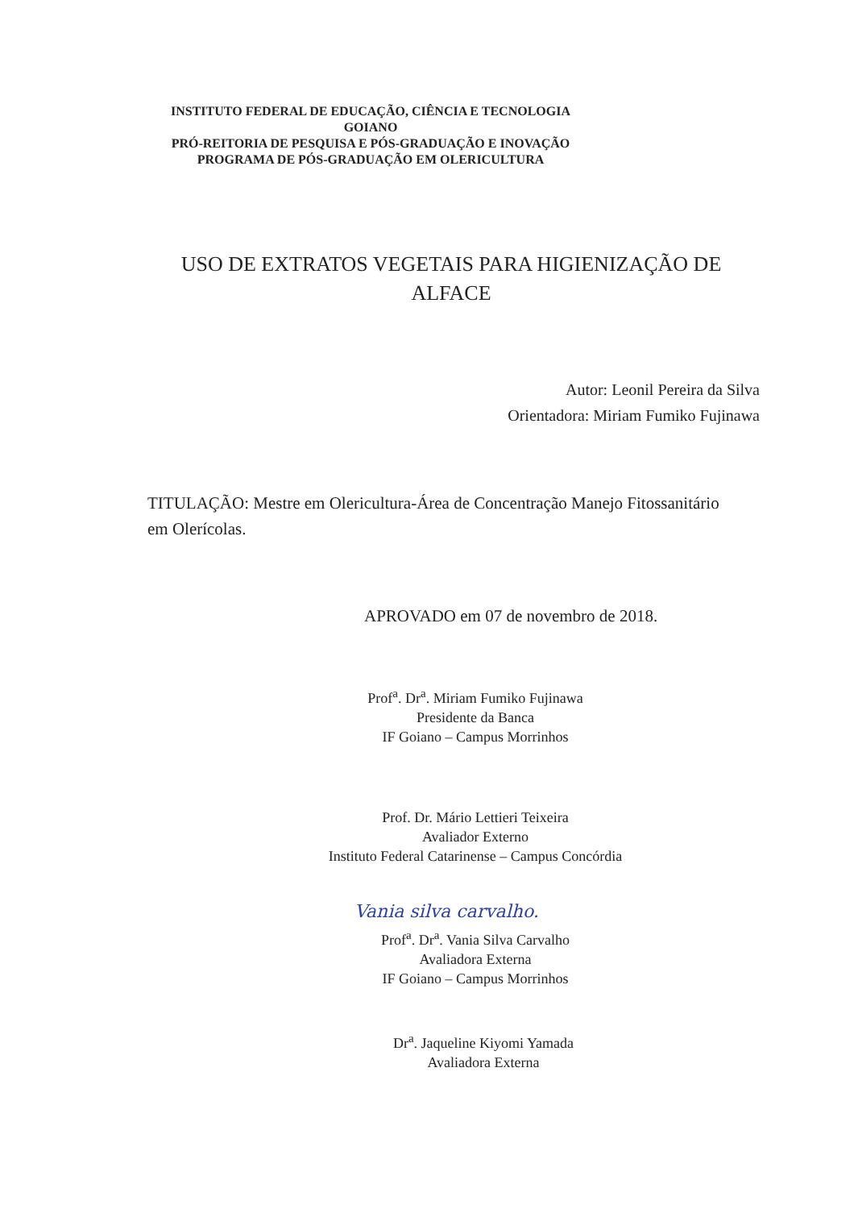INSTITUTO FEDERAL DE EDUCAÇÃO, CIÊNCIA E TECNOLOGIA GOIANO
PRÓ-REITORIA DE PESQUISA E PÓS-GRADUAÇÃO E INOVAÇÃO
PROGRAMA DE PÓS-GRADUAÇÃO EM OLERICULTURA
USO DE EXTRATOS VEGETAIS PARA HIGIENIZAÇÃO DE
ALFACE
Autor: Leonil Pereira da Silva
Orientadora: Miriam Fumiko Fujinawa
TITULAÇÃO: Mestre em Olericultura-Área de Concentração Manejo Fitossanitário em Olerícolas.
APROVADO em 07 de novembro de 2018.
Prof<sup>a</sup>. Dr<sup>a</sup>. Miriam Fumiko Fujinawa
Presidente da Banca
IF Goiano – Campus Morrinhos
Prof. Dr. Mário Lettieri Teixeira
Avaliador Externo
Instituto Federal Catarinense – Campus Concórdia
Vania silva carvalho.
Prof<sup>a</sup>. Dr<sup>a</sup>. Vania Silva Carvalho
Avaliadora Externa
IF Goiano – Campus Morrinhos
Dr<sup>a</sup>. Jaqueline Kiyomi Yamada
Avaliadora Externa